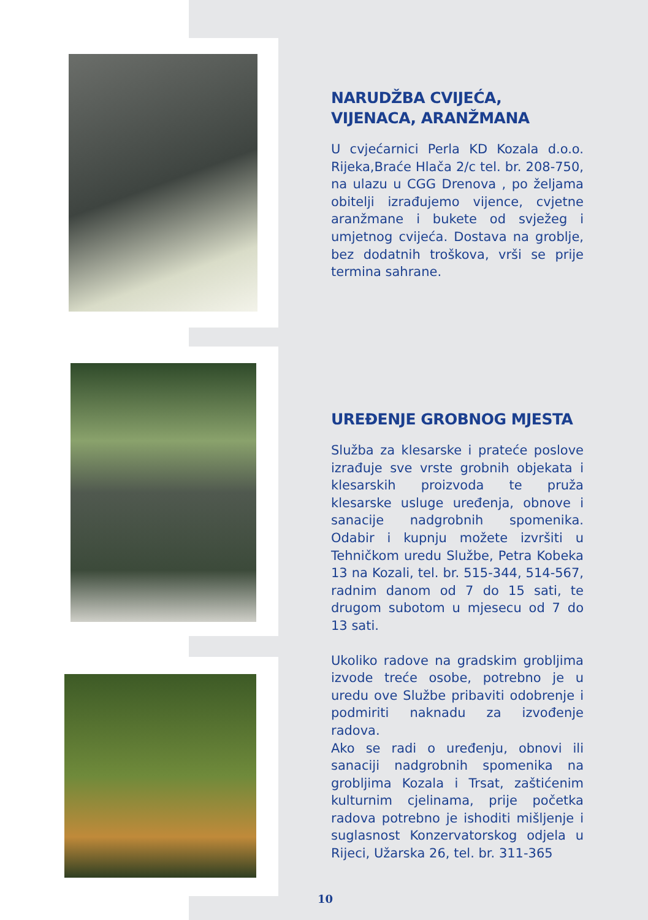NARUDŽBA CVIJEĆA,
VIJENACA, ARANŽMANA
U cvjećarnici Perla KD Kozala d.o.o. Rijeka,Braće Hlača 2/c tel. br. 208-750, na ulazu u CGG Drenova , po željama obitelji izrađujemo vijence, cvjetne aranžmane i bukete od svježeg i umjetnog cvijeća. Dostava na groblje, bez dodatnih troškova, vrši se prije termina sahrane.
UREĐENJE GROBNOG MJESTA
Služba za klesarske i prateće poslove izrađuje sve vrste grobnih objekata i klesarskih proizvoda te pruža klesarske usluge uređenja, obnove i sanacije nadgrobnih spomenika. Odabir i kupnju možete izvršiti u Tehničkom uredu Službe, Petra Kobeka 13 na Kozali, tel. br. 515-344, 514-567, radnim danom od 7 do 15 sati, te drugom subotom u mjesecu od 7 do 13 sati.
Ukoliko radove na gradskim grobljima izvode treće osobe, potrebno je u uredu ove Službe pribaviti odobrenje i podmiriti naknadu za izvođenje radova.
Ako se radi o uređenju, obnovi ili sanaciji nadgrobnih spomenika na grobljima Kozala i Trsat, zaštićenim kulturnim cjelinama, prije početka radova potrebno je ishoditi mišljenje i suglasnost Konzervatorskog odjela u Rijeci, Užarska 26, tel. br. 311-365
10